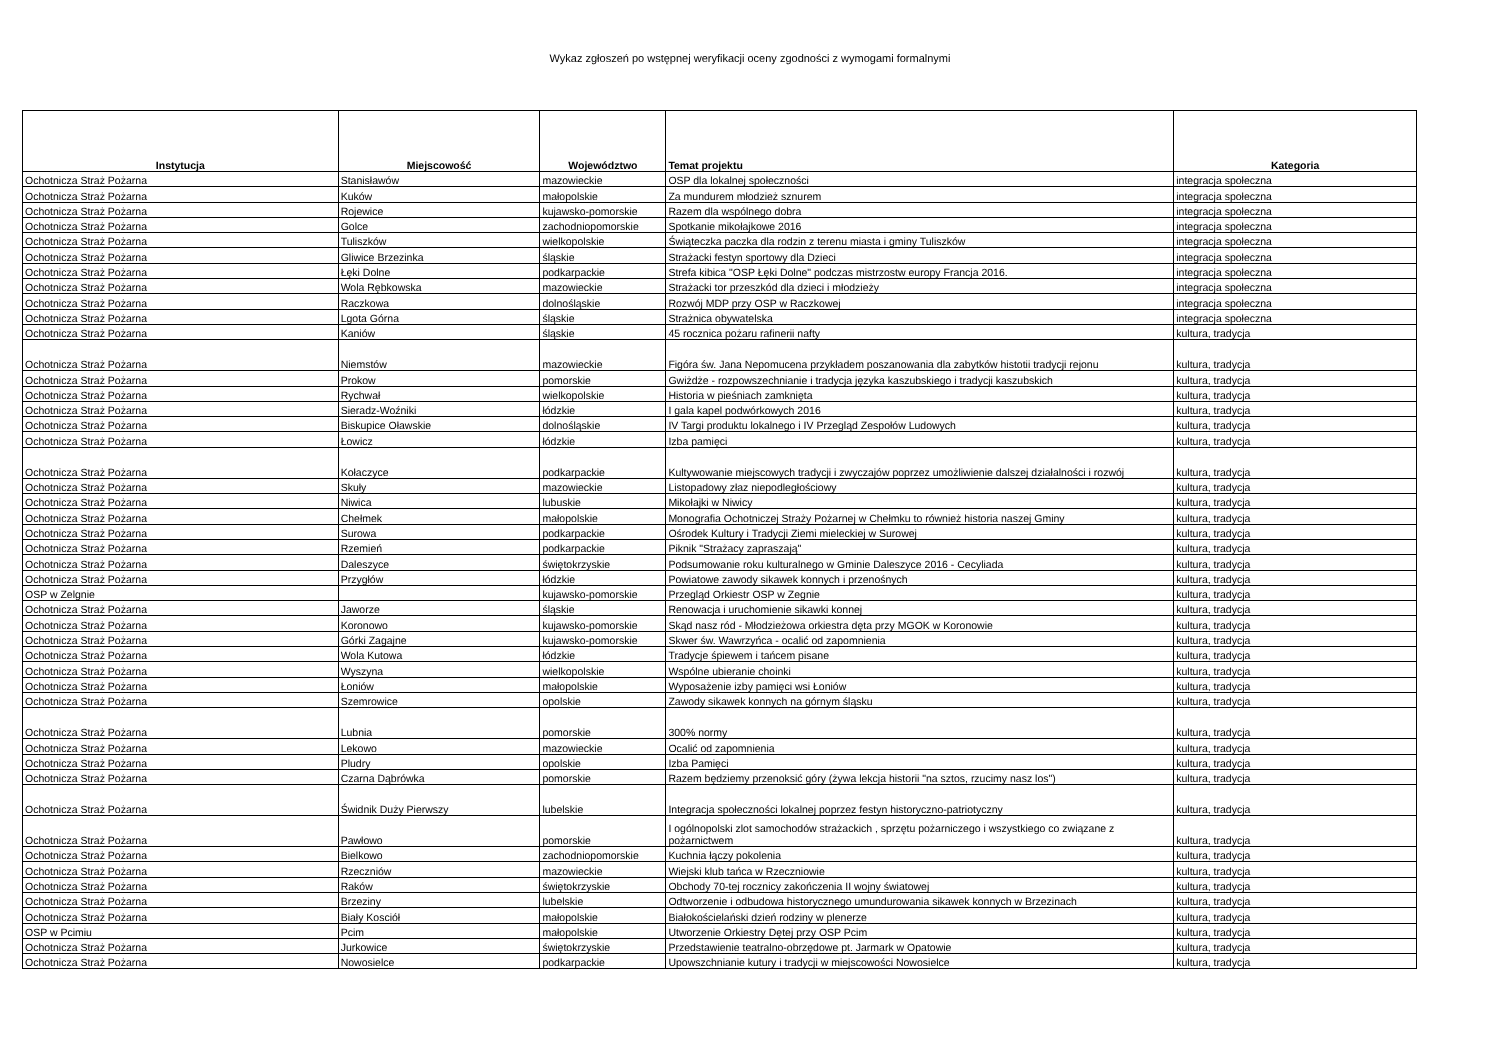Wykaz zgłoszeń po wstępnej weryfikacji oceny zgodności z wymogami formalnymi
| Instytucja | Miejscowość | Województwo | Temat projektu | Kategoria |
| --- | --- | --- | --- | --- |
| Ochotnicza Straż Pożarna | Stanisławów | mazowieckie | OSP dla lokalnej społeczności | integracja społeczna |
| Ochotnicza Straż Pożarna | Kuków | małopolskie | Za mundurem młodzież sznurem | integracja społeczna |
| Ochotnicza Straż Pożarna | Rojewice | kujawsko-pomorskie | Razem dla wspólnego dobra | integracja społeczna |
| Ochotnicza Straż Pożarna | Golce | zachodniopomorskie | Spotkanie mikołajkowe 2016 | integracja społeczna |
| Ochotnicza Straż Pożarna | Tuliszków | wielkopolskie | Świąteczka paczka dla rodzin z terenu miasta i gminy Tuliszków | integracja społeczna |
| Ochotnicza Straż Pożarna | Gliwice Brzezinka | śląskie | Strażacki festyn sportowy dla Dzieci | integracja społeczna |
| Ochotnicza Straż Pożarna | Łęki Dolne | podkarpackie | Strefa kibica "OSP Łęki Dolne" podczas mistrzostw europy Francja 2016. | integracja społeczna |
| Ochotnicza Straż Pożarna | Wola Rębkowska | mazowieckie | Strażacki tor przeszkód dla dzieci i młodzieży | integracja społeczna |
| Ochotnicza Straż Pożarna | Raczkowa | dolnośląskie | Rozwój MDP przy OSP w Raczkowej | integracja społeczna |
| Ochotnicza Straż Pożarna | Lgota Górna | śląskie | Strażnica obywatelska | integracja społeczna |
| Ochotnicza Straż Pożarna | Kaniów | śląskie | 45 rocznica pożaru rafinerii nafty | kultura, tradycja |
| Ochotnicza Straż Pożarna | Niemstów | mazowieckie | Figóra św. Jana Nepomucena przykładem poszanowania dla zabytków histotii tradycji rejonu | kultura, tradycja |
| Ochotnicza Straż Pożarna | Prokow | pomorskie | Gwiżdże - rozpowszechnianie i tradycja języka kaszubskiego i tradycji kaszubskich | kultura, tradycja |
| Ochotnicza Straż Pożarna | Rychwał | wielkopolskie | Historia w pieśniach zamknięta | kultura, tradycja |
| Ochotnicza Straż Pożarna | Sieradz-Woźniki | łódzkie | I gala kapel podwórkowych 2016 | kultura, tradycja |
| Ochotnicza Straż Pożarna | Biskupice Oławskie | dolnośląskie | IV Targi produktu lokalnego i IV Przegląd Zespołów Ludowych | kultura, tradycja |
| Ochotnicza Straż Pożarna | Łowicz | łódzkie | Izba pamięci | kultura, tradycja |
| Ochotnicza Straż Pożarna | Kołaczyce | podkarpackie | Kultywowanie miejscowych tradycji i zwyczajów poprzez umożliwienie dalszej działalności i rozwój | kultura, tradycja |
| Ochotnicza Straż Pożarna | Skuły | mazowieckie | Listopadowy złaz niepodległościowy | kultura, tradycja |
| Ochotnicza Straż Pożarna | Niwica | lubuskie | Mikołajki w Niwicy | kultura, tradycja |
| Ochotnicza Straż Pożarna | Chełmek | małopolskie | Monografia Ochotniczej Straży Pożarnej w Chełmku to również historia naszej Gminy | kultura, tradycja |
| Ochotnicza Straż Pożarna | Surowa | podkarpackie | Ośrodek Kultury i Tradycji Ziemi mieleckiej w Surowej | kultura, tradycja |
| Ochotnicza Straż Pożarna | Rzemień | podkarpackie | Piknik "Strażacy zapraszają" | kultura, tradycja |
| Ochotnicza Straż Pożarna | Daleszyce | świętokrzyskie | Podsumowanie roku kulturalnego w Gminie Daleszyce 2016 - Cecyliada | kultura, tradycja |
| Ochotnicza Straż Pożarna | Przygłów | łódzkie | Powiatowe zawody sikawek konnych i przenośnych | kultura, tradycja |
| OSP w Zelgnie | | kujawsko-pomorskie | Przegląd Orkiestr OSP w Zegnie | kultura, tradycja |
| Ochotnicza Straż Pożarna | Jaworze | śląskie | Renowacja i uruchomienie sikawki konnej | kultura, tradycja |
| Ochotnicza Straż Pożarna | Koronowo | kujawsko-pomorskie | Skąd nasz ród - Młodzieżowa orkiestra dęta przy MGOK w Koronowie | kultura, tradycja |
| Ochotnicza Straż Pożarna | Górki Zagajne | kujawsko-pomorskie | Skwer św. Wawrzyńca - ocalić od zapomnienia | kultura, tradycja |
| Ochotnicza Straż Pożarna | Wola Kutowa | łódzkie | Tradycje śpiewem i tańcem pisane | kultura, tradycja |
| Ochotnicza Straż Pożarna | Wyszyna | wielkopolskie | Wspólne ubieranie choinki | kultura, tradycja |
| Ochotnicza Straż Pożarna | Łoniów | małopolskie | Wyposażenie izby pamięci wsi Łoniów | kultura, tradycja |
| Ochotnicza Straż Pożarna | Szemrowice | opolskie | Zawody sikawek konnych na górnym śląsku | kultura, tradycja |
| Ochotnicza Straż Pożarna | Lubnia | pomorskie | 300% normy | kultura, tradycja |
| Ochotnicza Straż Pożarna | Lekowo | mazowieckie | Ocalić od zapomnienia | kultura, tradycja |
| Ochotnicza Straż Pożarna | Pludry | opolskie | Izba Pamięci | kultura, tradycja |
| Ochotnicza Straż Pożarna | Czarna Dąbrówka | pomorskie | Razem będziemy przenoksić góry (żywa lekcja historii "na sztos, rzucimy nasz los") | kultura, tradycja |
| Ochotnicza Straż Pożarna | Świdnik Duży Pierwszy | lubelskie | Integracja społeczności lokalnej poprzez festyn historyczno-patriotyczny | kultura, tradycja |
| Ochotnicza Straż Pożarna | Pawłowo | pomorskie | I ogólnopolski zlot samochodów strażackich , sprzętu pożarniczego i wszystkiego co związane z pożarnictwem | kultura, tradycja |
| Ochotnicza Straż Pożarna | Bielkowo | zachodniopomorskie | Kuchnia łączy pokolenia | kultura, tradycja |
| Ochotnicza Straż Pożarna | Rzeczniów | mazowieckie | Wiejski klub tańca w Rzeczniowie | kultura, tradycja |
| Ochotnicza Straż Pożarna | Raków | świętokrzyskie | Obchody 70-tej rocznicy zakończenia II wojny światowej | kultura, tradycja |
| Ochotnicza Straż Pożarna | Brzeziny | lubelskie | Odtworzenie i odbudowa historycznego umundurowania sikawek konnych w Brzezinach | kultura, tradycja |
| Ochotnicza Straż Pożarna | Biały Kosciół | małopolskie | Białokościelański dzień rodziny w plenerze | kultura, tradycja |
| OSP w Pcimiu | Pcim | małopolskie | Utworzenie Orkiestry Dętej przy OSP Pcim | kultura, tradycja |
| Ochotnicza Straż Pożarna | Jurkowice | świętokrzyskie | Przedstawienie teatralno-obrzędowe pt. Jarmark w Opatowie | kultura, tradycja |
| Ochotnicza Straż Pożarna | Nowosielce | podkarpackie | Upowszchnianie kutury i tradycji w miejscowości Nowosielce | kultura, tradycja |